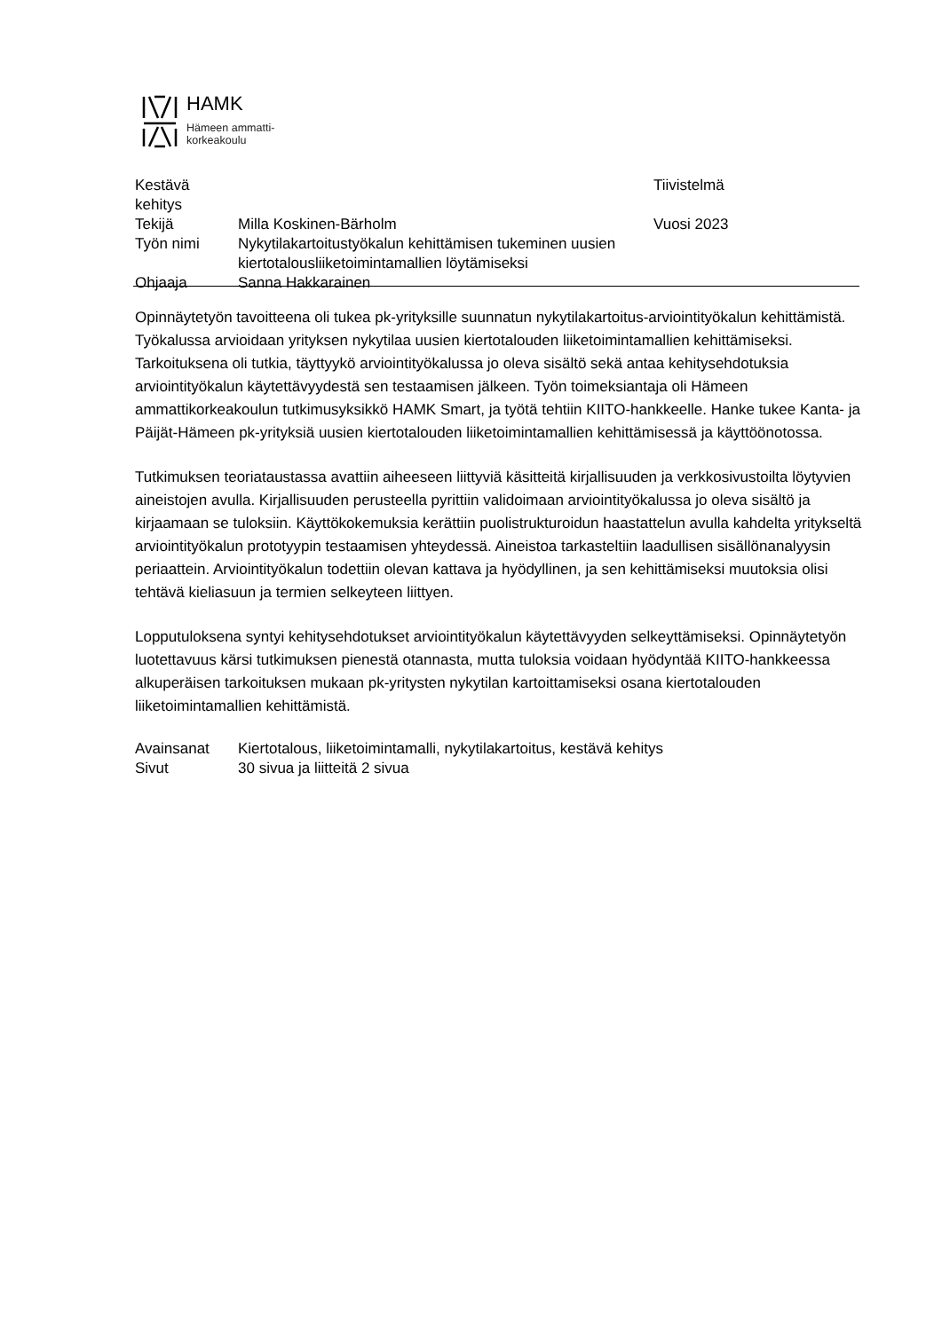HAMK
Hämeen ammatti-
korkeakoulu
Kestävä kehitys Tiivistelmä
Tekijä Milla Koskinen-Bärholm Vuosi 2023
Työn nimi Nykytilakartoitustyökalun kehittämisen tukeminen uusien
kiertotalousliiketoimintamallien löytämiseksi
Ohjaaja Sanna Hakkarainen
Opinnäytetyön tavoitteena oli tukea pk-yrityksille suunnatun nykytilakartoitus-arviointityökalun kehittämistä. Työkalussa arvioidaan yrityksen nykytilaa uusien kiertotalouden liiketoimintamallien kehittämiseksi. Tarkoituksena oli tutkia, täyttyykö arviointityökalussa jo oleva sisältö sekä antaa kehitysehdotuksia arviointityökalun käytettävyydestä sen testaamisen jälkeen. Työn toimeksiantaja oli Hämeen ammattikorkeakoulun tutkimusyksikkö HAMK Smart, ja työtä tehtiin KIITO-hankkeelle. Hanke tukee Kanta- ja Päijät-Hämeen pk-yrityksiä uusien kiertotalouden liiketoimintamallien kehittämisessä ja käyttöönotossa.
Tutkimuksen teoriataustassa avattiin aiheeseen liittyviä käsitteitä kirjallisuuden ja verkkosivustoilta löytyvien aineistojen avulla. Kirjallisuuden perusteella pyrittiin validoimaan arviointityökalussa jo oleva sisältö ja kirjaamaan se tuloksiin. Käyttökokemuksia kerättiin puolistrukturoidun haastattelun avulla kahdelta yritykseltä arviointityökalun prototyypin testaamisen yhteydessä. Aineistoa tarkasteltiin laadullisen sisällönanalyysin periaattein. Arviointityökalun todettiin olevan kattava ja hyödyllinen, ja sen kehittämiseksi muutoksia olisi tehtävä kieliasuun ja termien selkeyteen liittyen.
Lopputuloksena syntyi kehitysehdotukset arviointityökalun käytettävyyden selkeyttämiseksi. Opinnäytetyön luotettavuus kärsi tutkimuksen pienestä otannasta, mutta tuloksia voidaan hyödyntää KIITO-hankkeessa alkuperäisen tarkoituksen mukaan pk-yritysten nykytilan kartoittamiseksi osana kiertotalouden liiketoimintamallien kehittämistä.
Avainsanat Kiertotalous, liiketoimintamalli, nykytilakartoitus, kestävä kehitys
Sivut 30 sivua ja liitteitä 2 sivua